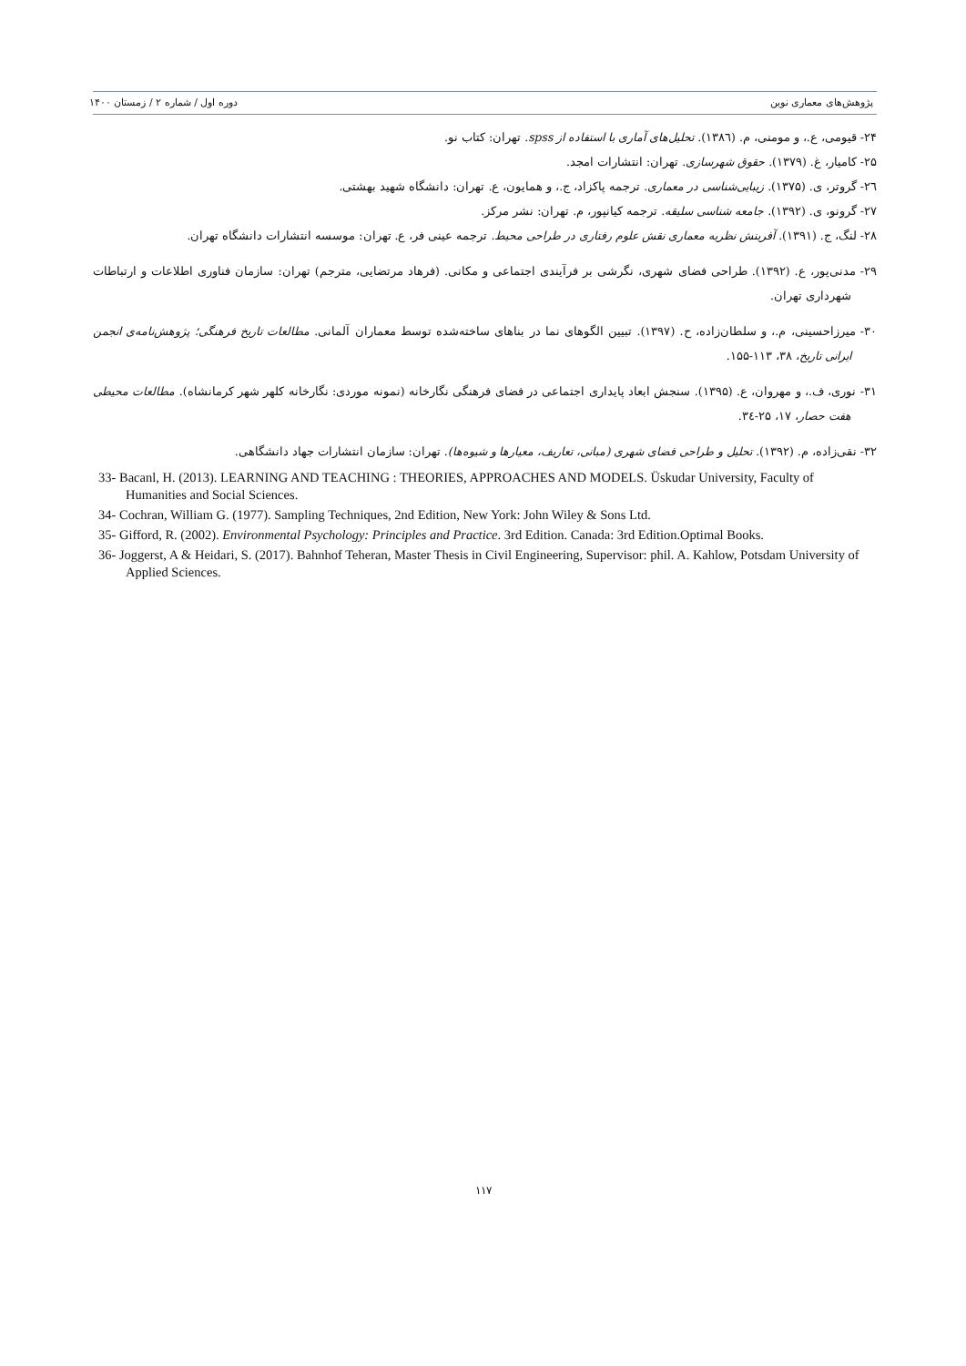پژوهش‌های معماری نوین دوره اول / شماره ۲ / زمستان ۱۴۰۰
۲۴- قیومی، ع.، و مومنی، م. (۱۳۸٦). تحلیل‌های آماری با استفاده از spss. تهران: کتاب نو.
۲۵- کامیار، غ. (۱۳۷۹). حقوق شهرسازی. تهران: انتشارات امجد.
۲٦- گروتر، ی. (۱۳۷۵). زیبایی‌شناسی در معماری. ترجمه پاکزاد، ج.، و همایون، ع. تهران: دانشگاه شهید بهشتی.
۲۷- گرونو، ی. (۱۳۹۲). جامعه شناسی سلیقه. ترجمه کیانپور، م. تهران: نشر مرکز.
۲۸- لنگ، ج. (۱۳۹۱). آفرینش نظریه معماری نقش علوم رفتاری در طراحی محیط. ترجمه عینی فر، ع. تهران: موسسه انتشارات دانشگاه تهران.
۲۹- مدنی‌پور، ع. (۱۳۹۲). طراحی فضای شهری، نگرشی بر فرآیندی اجتماعی و مکانی. (فرهاد مرتضایی، مترجم) تهران: سازمان فناوری اطلاعات و ارتباطات شهرداری تهران.
۳۰- میرزاحسینی، م.، و سلطان‌زاده، ح. (۱۳۹۷). تبیین الگوهای نما در بناهای ساخته‌شده توسط معماران آلمانی. مطالعات تاریخ فرهنگی؛ پژوهش‌نامه‌ی انجمن ایرانی تاریخ، ۳۸، ۱۱۳-۱۵۵.
۳۱- نوری، ف.، و مهروان، ع. (۱۳۹۵). سنجش ابعاد پایداری اجتماعی در فضای فرهنگی نگارخانه (نمونه موردی: نگارخانه کلهر شهر کرمانشاه). مطالعات محیطی هفت حصار، ۱۷، ۲۵-۳٤.
۳۲- نقی‌زاده، م. (۱۳۹۲). تحلیل و طراحی فضای شهری (مبانی، تعاریف، معیارها و شیوه‌ها). تهران: سازمان انتشارات جهاد دانشگاهی.
33- Bacanl, H. (2013). LEARNING AND TEACHING : THEORIES, APPROACHES AND MODELS. Üskudar University, Faculty of Humanities and Social Sciences.
34- Cochran, William G. (1977). Sampling Techniques, 2nd Edition, New York: John Wiley & Sons Ltd.
35- Gifford, R. (2002). Environmental Psychology: Principles and Practice. 3rd Edition. Canada: 3rd Edition.Optimal Books.
36- Joggerst, A & Heidari, S. (2017). Bahnhof Teheran, Master Thesis in Civil Engineering, Supervisor: phil. A. Kahlow, Potsdam University of Applied Sciences.
۱۱۷